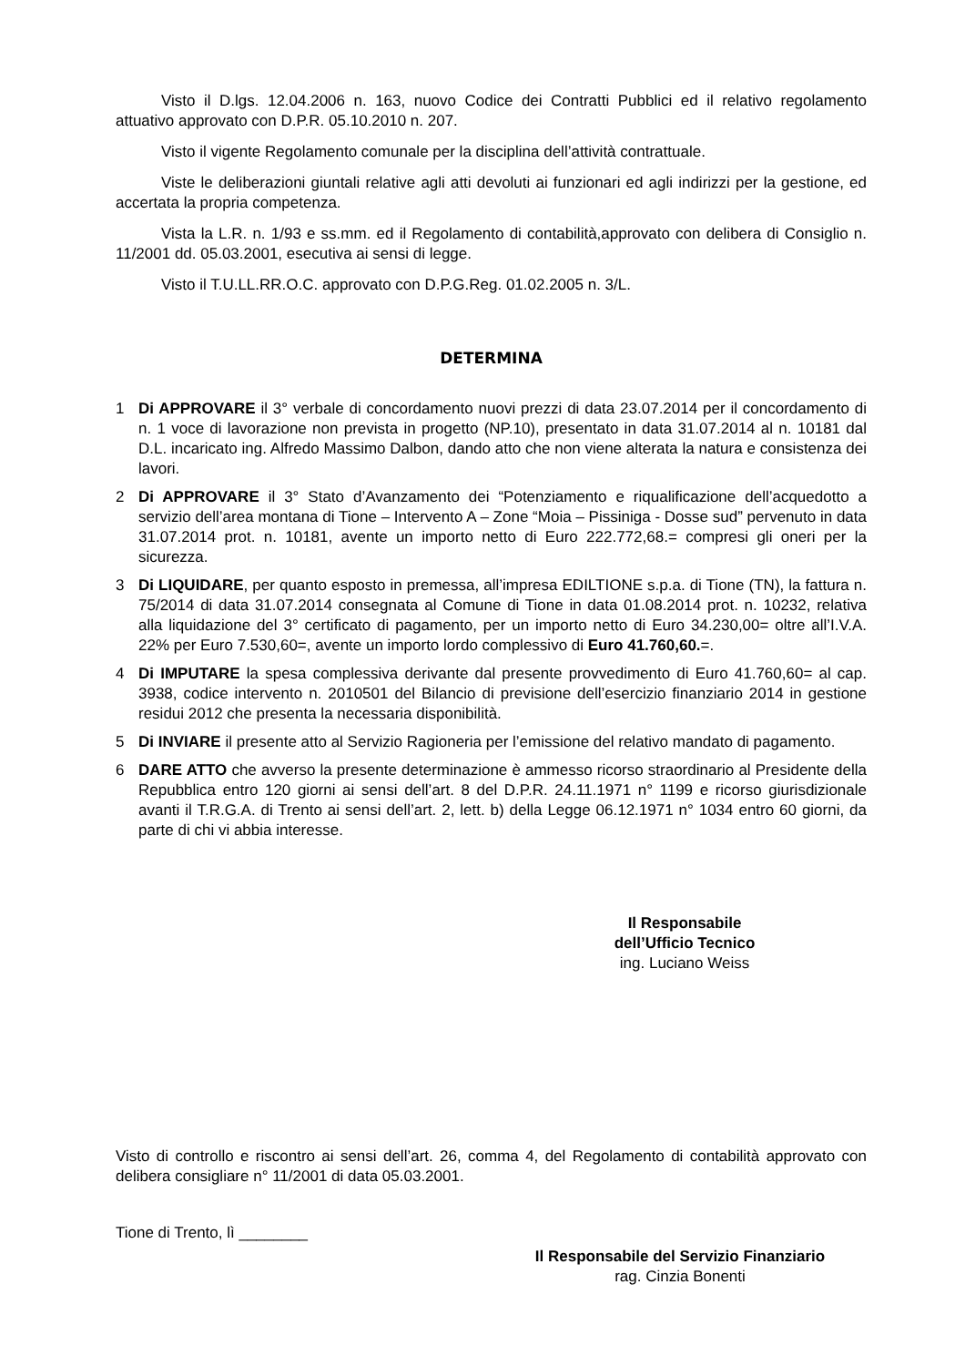Visto il D.lgs. 12.04.2006 n. 163, nuovo Codice dei Contratti Pubblici ed il relativo regolamento attuativo approvato con D.P.R. 05.10.2010 n. 207.
Visto il vigente Regolamento comunale per la disciplina dell’attività contrattuale.
Viste le deliberazioni giuntali relative agli atti devoluti ai funzionari ed agli indirizzi per la gestione, ed accertata la propria competenza.
Vista la L.R. n. 1/93 e ss.mm. ed il Regolamento di contabilità,approvato con delibera di Consiglio n. 11/2001 dd. 05.03.2001, esecutiva ai sensi di legge.
Visto il T.U.LL.RR.O.C. approvato con D.P.G.Reg. 01.02.2005 n. 3/L.
DETERMINA
1 Di APPROVARE il 3° verbale di concordamento nuovi prezzi di data 23.07.2014 per il concordamento di n. 1 voce di lavorazione non prevista in progetto (NP.10), presentato in data 31.07.2014 al n. 10181 dal D.L. incaricato ing. Alfredo Massimo Dalbon, dando atto che non viene alterata la natura e consistenza dei lavori.
2 Di APPROVARE il 3° Stato d’Avanzamento dei “Potenziamento e riqualificazione dell’acquedotto a servizio dell’area montana di Tione – Intervento A – Zone “Moia – Pissiniga - Dosse sud” pervenuto in data 31.07.2014 prot. n. 10181, avente un importo netto di Euro 222.772,68.= compresi gli oneri per la sicurezza.
3 Di LIQUIDARE, per quanto esposto in premessa, all’impresa EDILTIONE s.p.a. di Tione (TN), la fattura n. 75/2014 di data 31.07.2014 consegnata al Comune di Tione in data 01.08.2014 prot. n. 10232, relativa alla liquidazione del 3° certificato di pagamento, per un importo netto di Euro 34.230,00= oltre all’I.V.A. 22% per Euro 7.530,60=, avente un importo lordo complessivo di Euro 41.760,60.=.
4 Di IMPUTARE la spesa complessiva derivante dal presente provvedimento di Euro 41.760,60= al cap. 3938, codice intervento n. 2010501 del Bilancio di previsione dell’esercizio finanziario 2014 in gestione residui 2012 che presenta la necessaria disponibilità.
5 Di INVIARE il presente atto al Servizio Ragioneria per l’emissione del relativo mandato di pagamento.
6 DARE ATTO che avverso la presente determinazione è ammesso ricorso straordinario al Presidente della Repubblica entro 120 giorni ai sensi dell’art. 8 del D.P.R. 24.11.1971 n° 1199 e ricorso giurisdizionale avanti il T.R.G.A. di Trento ai sensi dell’art. 2, lett. b) della Legge 06.12.1971 n° 1034 entro 60 giorni, da parte di chi vi abbia interesse.
Il Responsabile
dell’Ufficio Tecnico
ing. Luciano Weiss
Visto di controllo e riscontro ai sensi dell’art. 26, comma 4, del Regolamento di contabilità approvato con delibera consigliare n° 11/2001 di data 05.03.2001.
Tione di Trento, lì ________
Il Responsabile del Servizio Finanziario
rag. Cinzia Bonenti